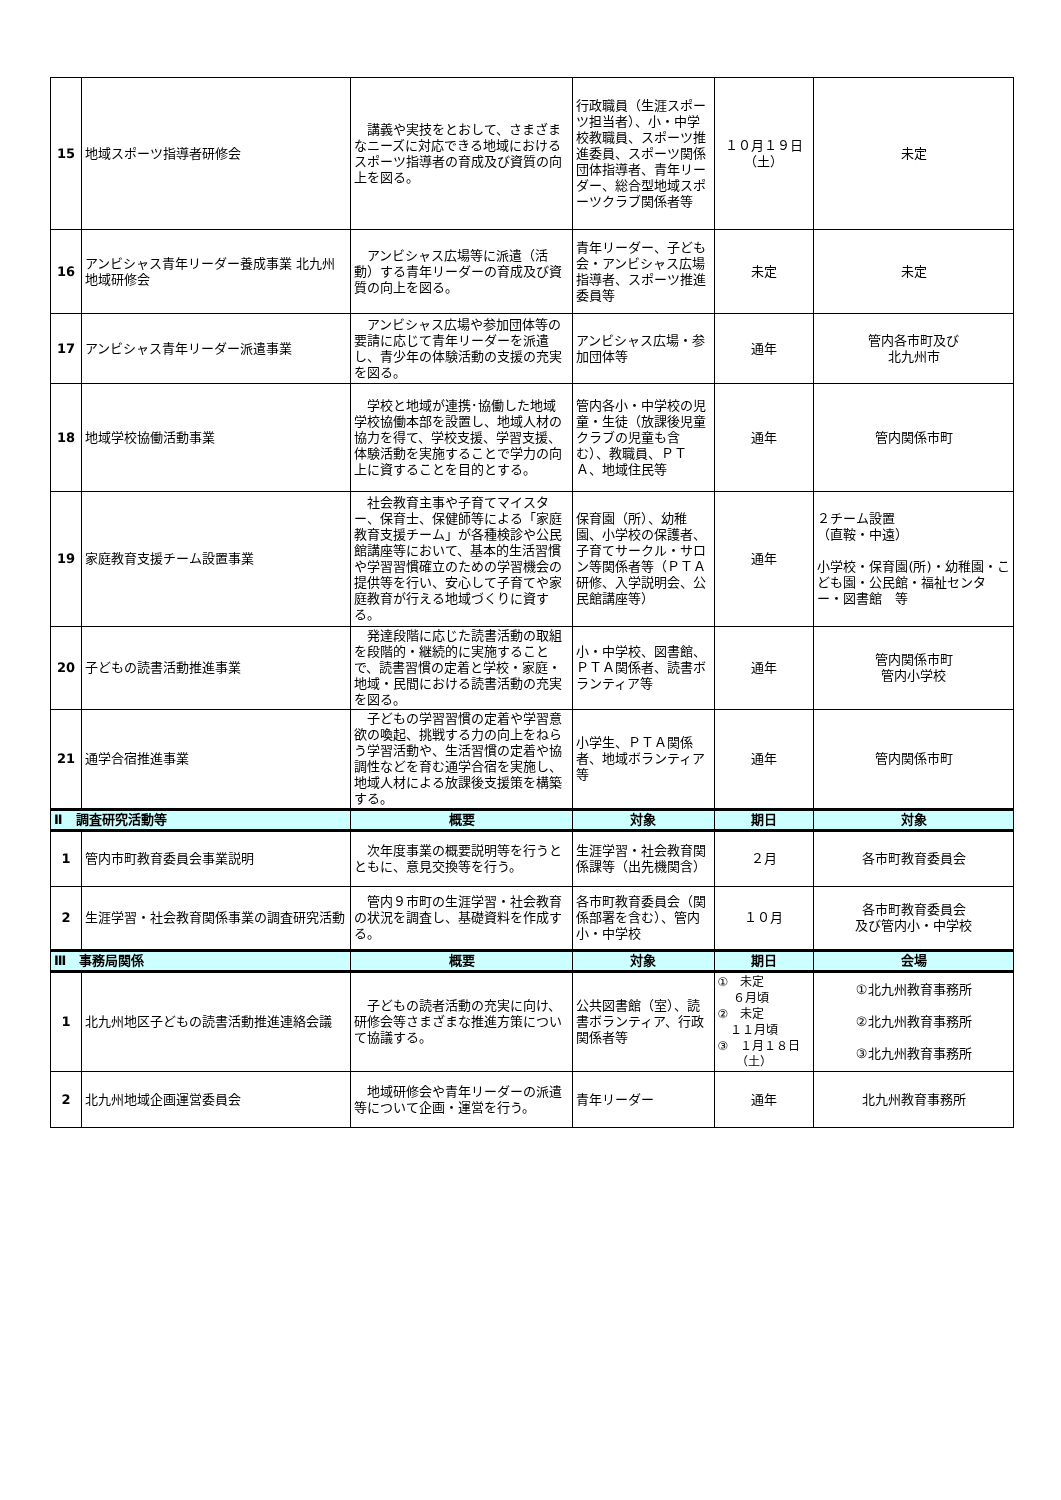| 15 | 地域スポーツ指導者研修会 | 講義や実技をとおして、さまざまなニーズに対応できる地域におけるスポーツ指導者の育成及び資質の向上を図る。 | 行政職員（生涯スポーツ担当者）、小・中学校教職員、スポーツ推進委員、スポーツ関係団体指導者、青年リーダー、総合型地域スポーツクラブ関係者等 | １０月１９日（土） | 未定 |
| 16 | アンビシャス青年リーダー養成事業 北九州地域研修会 | アンビシャス広場等に派遣（活動）する青年リーダーの育成及び資質の向上を図る。 | 青年リーダー、子ども会・アンビシャス広場指導者、スポーツ推進委員等 | 未定 | 未定 |
| 17 | アンビシャス青年リーダー派遣事業 | アンビシャス広場や参加団体等の要請に応じて青年リーダーを派遣し、青少年の体験活動の支援の充実を図る。 | アンビシャス広場・参加団体等 | 通年 | 管内各市町及び 北九州市 |
| 18 | 地域学校協働活動事業 | 学校と地域が連携･協働した地域学校協働本部を設置し、地域人材の協力を得て、学校支援、学習支援、体験活動を実施することで学力の向上に資することを目的とする。 | 管内各小・中学校の児童・生徒（放課後児童クラブの児童も含む）、教職員、ＰＴＡ、地域住民等 | 通年 | 管内関係市町 |
| 19 | 家庭教育支援チーム設置事業 | 社会教育主事や子育てマイスター、保育士、保健師等による「家庭教育支援チーム」が各種検診や公民館講座等において、基本的生活習慣や学習習慣確立のための学習機会の提供等を行い、安心して子育てや家庭教育が行える地域づくりに資する。 | 保育園（所）、幼稚園、小学校の保護者、子育てサークル・サロン等関係者等（ＰＴＡ研修、入学説明会、公民館講座等） | 通年 | ２チーム設置 （直鞍・中遠） 小学校・保育園(所)・幼稚園・こども園・公民館・福祉センター・図書館 等 |
| 20 | 子どもの読書活動推進事業 | 発達段階に応じた読書活動の取組を段階的・継続的に実施することで、読書習慣の定着と学校・家庭・地域・民間における読書活動の充実を図る。 | 小・中学校、図書館、ＰＴＡ関係者、読書ボランティア等 | 通年 | 管内関係市町 管内小学校 |
| 21 | 通学合宿推進事業 | 子どもの学習習慣の定着や学習意欲の喚起、挑戦する力の向上をねらう学習活動や、生活習慣の定着や協調性などを育む通学合宿を実施し、地域人材による放課後支援策を構築する。 | 小学生、ＰＴＡ関係者、地域ボランティア等 | 通年 | 管内関係市町 |
| Ⅱ 調査研究活動等 | | 概要 | 対象 | 期日 | 対象 |
| 1 | 管内市町教育委員会事業説明 | 次年度事業の概要説明等を行うとともに、意見交換等を行う。 | 生涯学習・社会教育関係課等（出先機関含） | ２月 | 各市町教育委員会 |
| 2 | 生涯学習・社会教育関係事業の調査研究活動 | 管内９市町の生涯学習・社会教育の状況を調査し、基礎資料を作成する。 | 各市町教育委員会（関係部署を含む）、管内小・中学校 | １０月 | 各市町教育委員会 及び管内小・中学校 |
| Ⅲ 事務局関係 | | 概要 | 対象 | 期日 | 会場 |
| 1 | 北九州地区子どもの読書活動推進連絡会議 | 子どもの読者活動の充実に向け、研修会等さまざまな推進方策について協議する。 | 公共図書館（室）、読書ボランティア、行政関係者等 | ① 未定 ６月頃 ② 未定 １１月頃 ③ １月１８日 （土） | ①北九州教育事務所 ②北九州教育事務所 ③北九州教育事務所 |
| 2 | 北九州地域企画運営委員会 | 地域研修会や青年リーダーの派遣等について企画・運営を行う。 | 青年リーダー | 通年 | 北九州教育事務所 |